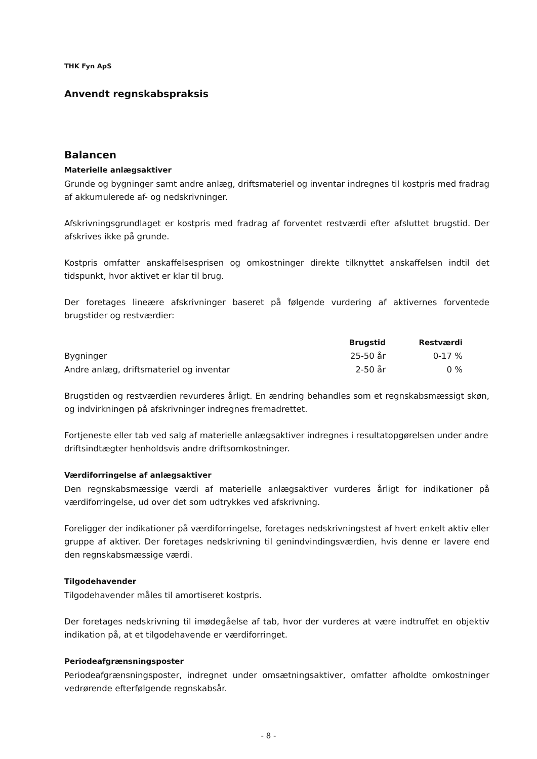THK Fyn ApS
Anvendt regnskabspraksis
Balancen
Materielle anlægsaktiver
Grunde og bygninger samt andre anlæg, driftsmateriel og inventar indregnes til kostpris med fradrag af akkumulerede af- og nedskrivninger.
Afskrivningsgrundlaget er kostpris med fradrag af forventet restværdi efter afsluttet brugstid. Der afskrives ikke på grunde.
Kostpris omfatter anskaffelsesprisen og omkostninger direkte tilknyttet anskaffelsen indtil det tidspunkt, hvor aktivet er klar til brug.
Der foretages lineære afskrivninger baseret på følgende vurdering af aktivernes forventede brugstider og restværdier:
| | Brugstid | Restværdi |
| --- | --- | --- |
| Bygninger | 25-50 år | 0-17 % |
| Andre anlæg, driftsmateriel og inventar | 2-50 år | 0 % |
Brugstiden og restværdien revurderes årligt. En ændring behandles som et regnskabsmæssigt skøn, og indvirkningen på afskrivninger indregnes fremadrettet.
Fortjeneste eller tab ved salg af materielle anlægsaktiver indregnes i resultatopgørelsen under andre driftsindtægter henholdsvis andre driftsomkostninger.
Værdiforringelse af anlægsaktiver
Den regnskabsmæssige værdi af materielle anlægsaktiver vurderes årligt for indikationer på værdiforringelse, ud over det som udtrykkes ved afskrivning.
Foreligger der indikationer på værdiforringelse, foretages nedskrivningstest af hvert enkelt aktiv eller gruppe af aktiver. Der foretages nedskrivning til genindvindingsværdien, hvis denne er lavere end den regnskabsmæssige værdi.
Tilgodehavender
Tilgodehavender måles til amortiseret kostpris.
Der foretages nedskrivning til imødegåelse af tab, hvor der vurderes at være indtruffet en objektiv indikation på, at et tilgodehavende er værdiforringet.
Periodeafgrænsningsposter
Periodeafgrænsningsposter, indregnet under omsætningsaktiver, omfatter afholdte omkostninger vedrørende efterfølgende regnskabsår.
- 8 -